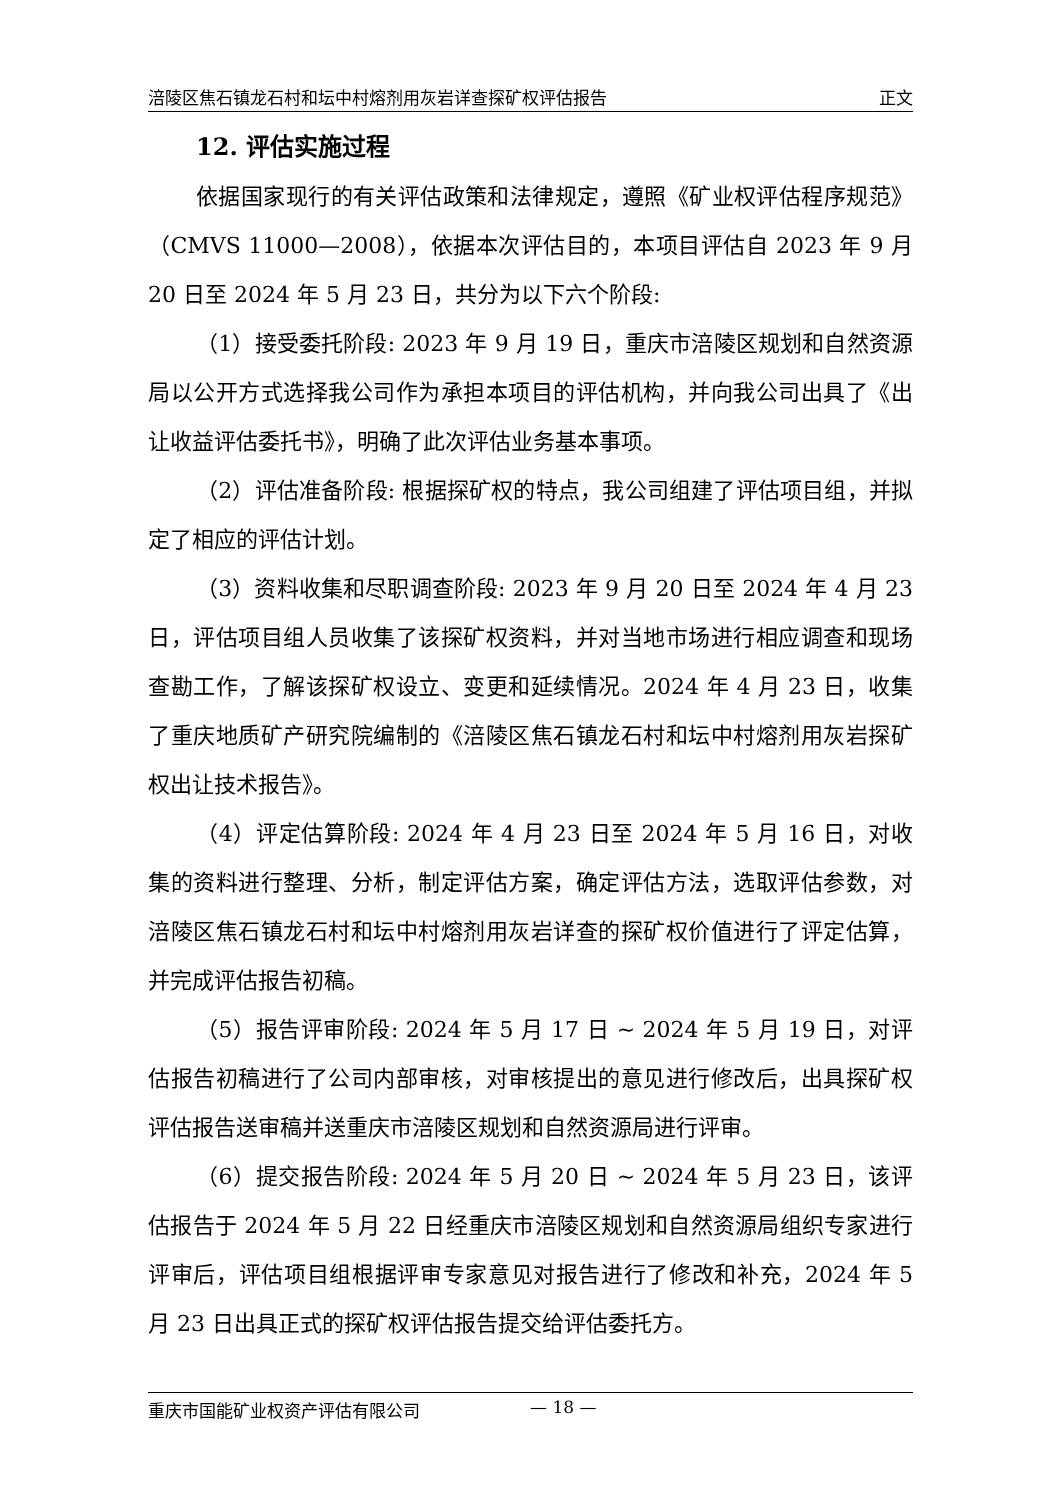涪陵区焦石镇龙石村和坛中村熔剂用灰岩详查探矿权评估报告 正文
12. 评估实施过程
依据国家现行的有关评估政策和法律规定，遵照《矿业权评估程序规范》（CMVS 11000—2008），依据本次评估目的，本项目评估自 2023 年 9 月 20 日至 2024 年 5 月 23 日，共分为以下六个阶段:
（1）接受委托阶段: 2023 年 9 月 19 日，重庆市涪陵区规划和自然资源局以公开方式选择我公司作为承担本项目的评估机构，并向我公司出具了《出让收益评估委托书》，明确了此次评估业务基本事项。
（2）评估准备阶段: 根据探矿权的特点，我公司组建了评估项目组，并拟定了相应的评估计划。
（3）资料收集和尽职调查阶段: 2023 年 9 月 20 日至 2024 年 4 月 23 日，评估项目组人员收集了该探矿权资料，并对当地市场进行相应调查和现场查勘工作，了解该探矿权设立、变更和延续情况。2024 年 4 月 23 日，收集了重庆地质矿产研究院编制的《涪陵区焦石镇龙石村和坛中村熔剂用灰岩探矿权出让技术报告》。
（4）评定估算阶段: 2024 年 4 月 23 日至 2024 年 5 月 16 日，对收集的资料进行整理、分析，制定评估方案，确定评估方法，选取评估参数，对涪陵区焦石镇龙石村和坛中村熔剂用灰岩详查的探矿权价值进行了评定估算，并完成评估报告初稿。
（5）报告评审阶段: 2024 年 5 月 17 日 ~ 2024 年 5 月 19 日，对评估报告初稿进行了公司内部审核，对审核提出的意见进行修改后，出具探矿权评估报告送审稿并送重庆市涪陵区规划和自然资源局进行评审。
（6）提交报告阶段: 2024 年 5 月 20 日 ~ 2024 年 5 月 23 日，该评估报告于 2024 年 5 月 22 日经重庆市涪陵区规划和自然资源局组织专家进行评审后，评估项目组根据评审专家意见对报告进行了修改和补充，2024 年 5 月 23 日出具正式的探矿权评估报告提交给评估委托方。
重庆市国能矿业权资产评估有限公司 — 18 —